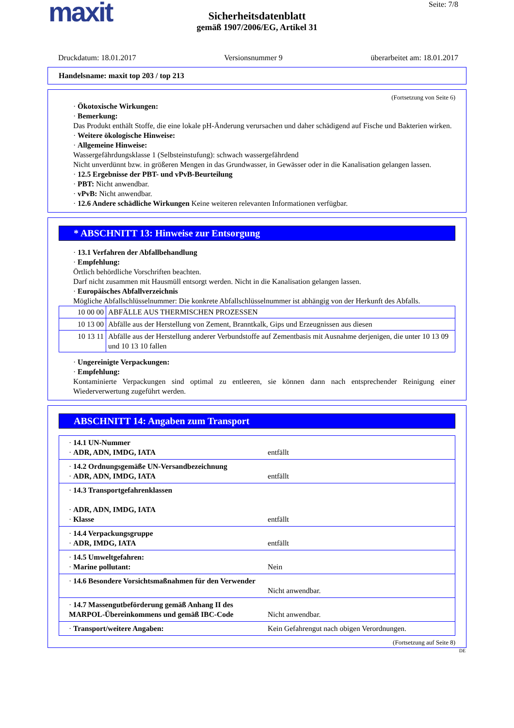maxit Seite: 7/8
Sicherheitsdatenblatt
gemäß 1907/2006/EG, Artikel 31
Druckdatum: 18.01.2017 Versionsnummer 9 überarbeitet am: 18.01.2017
Handelsname: maxit top 203 / top 213
(Fortsetzung von Seite 6)
· Ökotoxische Wirkungen:
· Bemerkung:
Das Produkt enthält Stoffe, die eine lokale pH-Änderung verursachen und daher schädigend auf Fische und Bakterien wirken.
· Weitere ökologische Hinweise:
· Allgemeine Hinweise:
Wassergefährdungsklasse 1 (Selbsteinstufung): schwach wassergefährdend
Nicht unverdünnt bzw. in größeren Mengen in das Grundwasser, in Gewässer oder in die Kanalisation gelangen lassen.
· 12.5 Ergebnisse der PBT- und vPvB-Beurteilung
· PBT: Nicht anwendbar.
· vPvB: Nicht anwendbar.
· 12.6 Andere schädliche Wirkungen Keine weiteren relevanten Informationen verfügbar.
* ABSCHNITT 13: Hinweise zur Entsorgung
· 13.1 Verfahren der Abfallbehandlung
· Empfehlung:
Örtlich behördliche Vorschriften beachten.
Darf nicht zusammen mit Hausmüll entsorgt werden. Nicht in die Kanalisation gelangen lassen.
· Europäisches Abfallverzeichnis
Mögliche Abfallschlüsselnummer: Die konkrete Abfallschlüsselnummer ist abhängig von der Herkunft des Abfalls.
| 10 00 00 | ABFÄLLE AUS THERMISCHEN PROZESSEN |
| 10 13 00 | Abfälle aus der Herstellung von Zement, Branntkalk, Gips und Erzeugnissen aus diesen |
| 10 13 11 | Abfälle aus der Herstellung anderer Verbundstoffe auf Zementbasis mit Ausnahme derjenigen, die unter 10 13 09 und 10 13 10 fallen |
· Ungereinigte Verpackungen:
· Empfehlung:
Kontaminierte Verpackungen sind optimal zu entleeren, sie können dann nach entsprechender Reinigung einer Wiederverwertung zugeführt werden.
ABSCHNITT 14: Angaben zum Transport
| · 14.1 UN-Nummer · ADR, ADN, IMDG, IATA | entfällt |
| · 14.2 Ordnungsgemäße UN-Versandbezeichnung · ADR, ADN, IMDG, IATA | entfällt |
| · 14.3 Transportgefahrenklassen · ADR, ADN, IMDG, IATA · Klasse | entfällt |
| · 14.4 Verpackungsgruppe · ADR, IMDG, IATA | entfällt |
| · 14.5 Umweltgefahren: · Marine pollutant: | Nein |
| · 14.6 Besondere Vorsichtsmaßnahmen für den Verwender | Nicht anwendbar. |
| · 14.7 Massengutbeförderung gemäß Anhang II des MARPOL-Übereinkommens und gemäß IBC-Code | Nicht anwendbar. |
| · Transport/weitere Angaben: | Kein Gefahrengut nach obigen Verordnungen. |
(Fortsetzung auf Seite 8)
DE